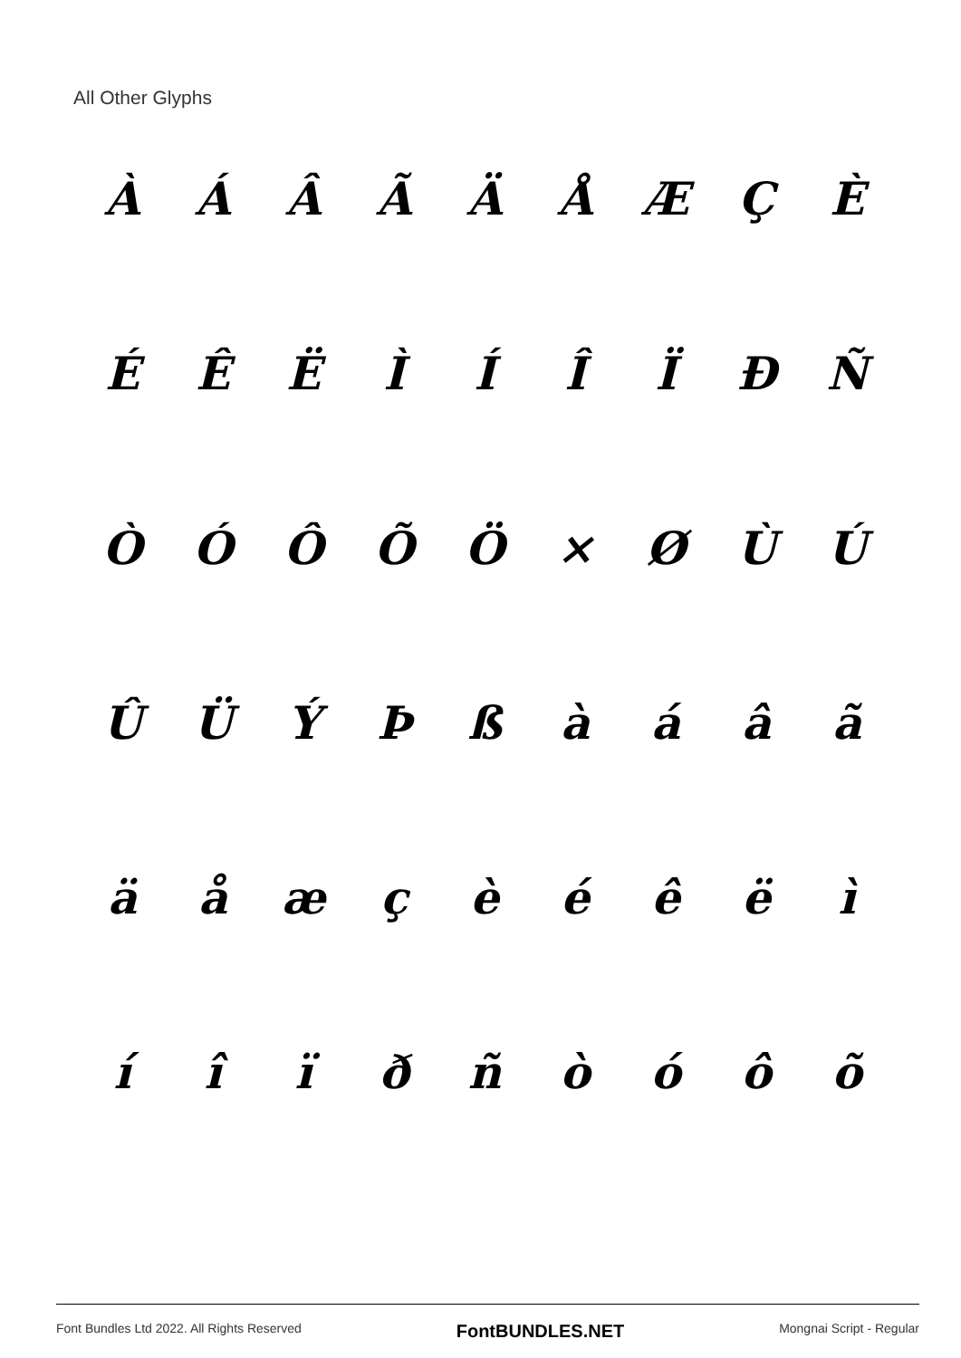All Other Glyphs
À Á Â Ã Ä Å Æ Ç È
É Ê Ë Ì Í Î Ï Ð Ñ
Ò Ó Ô Õ Ö × Ø Ù Ú
Û Ü Ý Þ ß à á â ã
ä å æ ç è é ê ë ì
í î ï ð ñ ò ó ô õ
Font Bundles Ltd 2022. All Rights Reserved FontBUNDLES.NET Mongnai Script - Regular